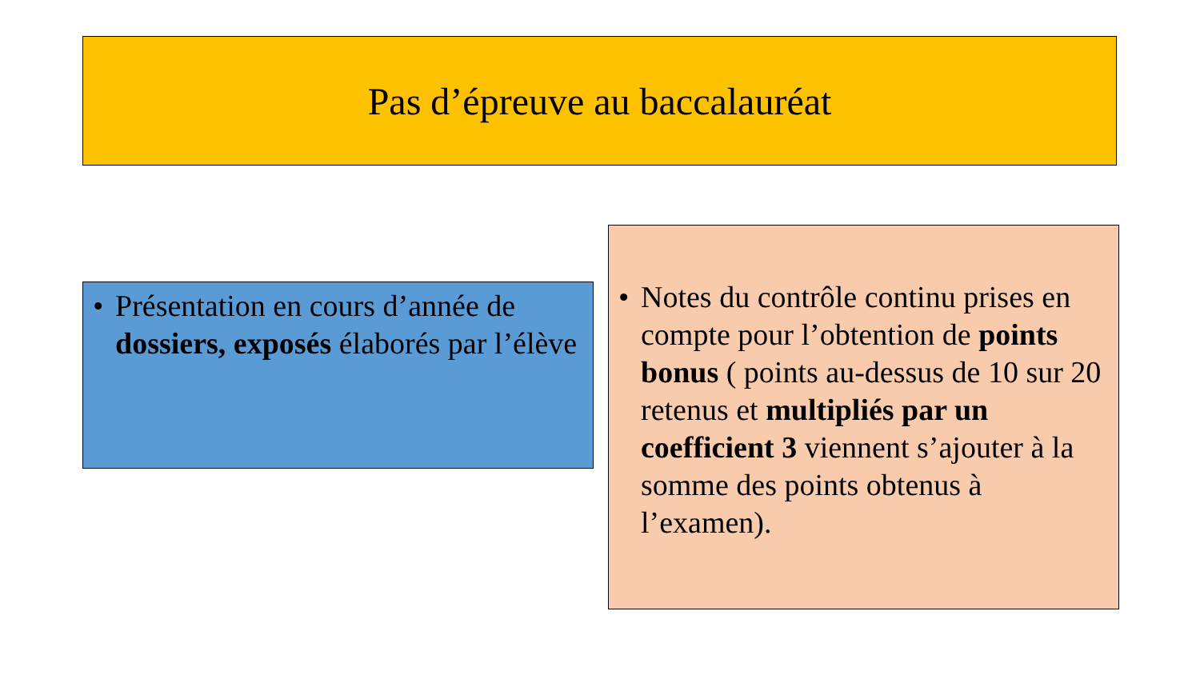Pas d’épreuve au baccalauréat
• Présentation en cours d’année de dossiers, exposés élaborés par l’élève
• Notes du contrôle continu prises en compte pour l’obtention de points bonus ( points au-dessus de 10 sur 20 retenus et multipliés par un coefficient 3 viennent s’ajouter à la somme des points obtenus à l’examen).